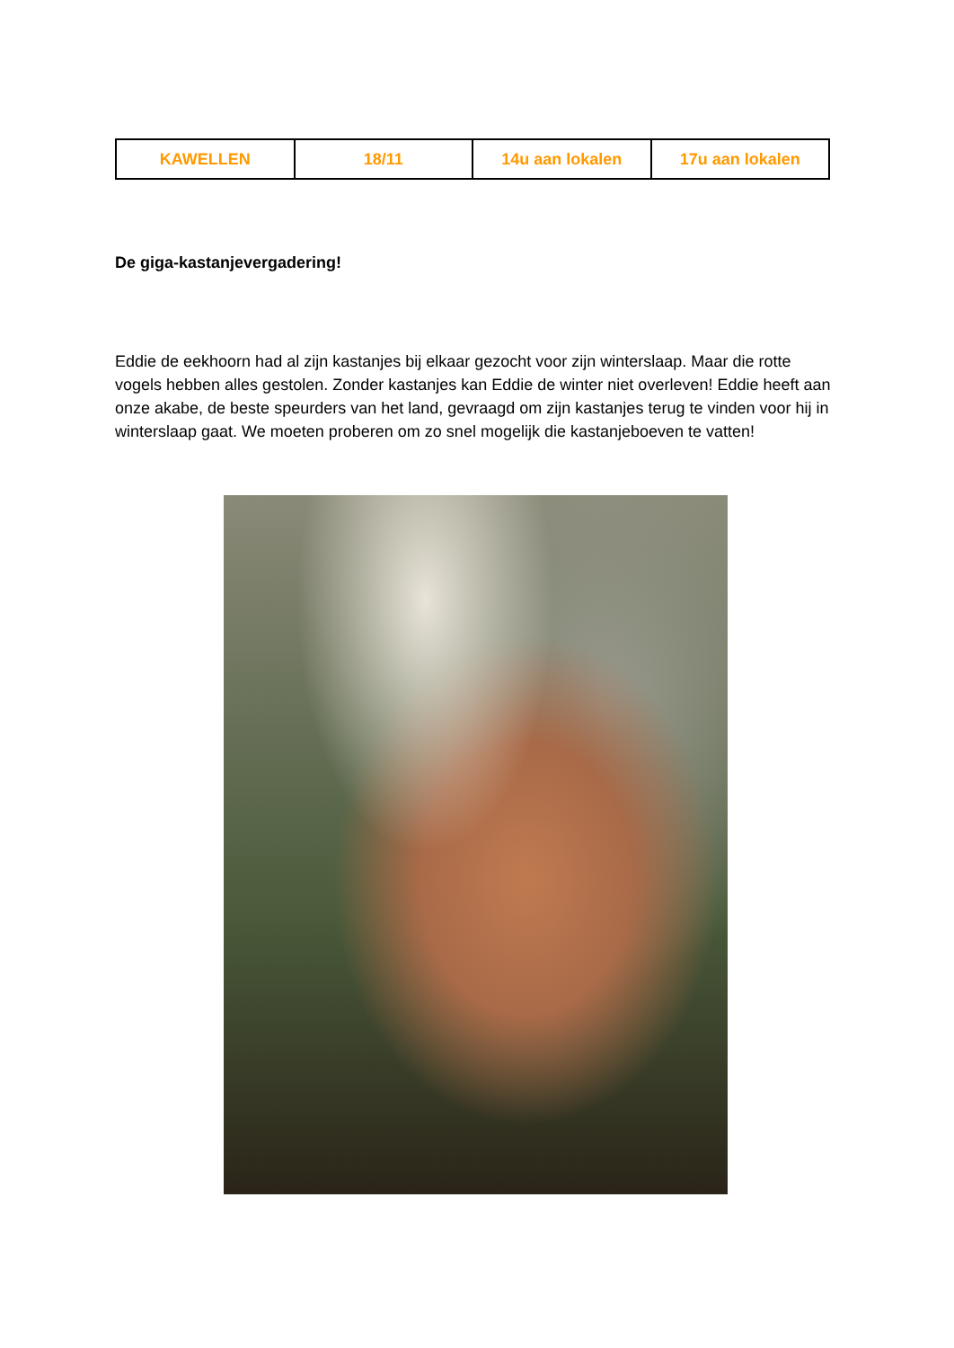| KAWELLEN | 18/11 | 14u aan lokalen | 17u aan lokalen |
De giga-kastanjevergadering!
Eddie de eekhoorn had al zijn kastanjes bij elkaar gezocht voor zijn winterslaap. Maar die rotte vogels hebben alles gestolen. Zonder kastanjes kan Eddie de winter niet overleven! Eddie heeft aan onze akabe, de beste speurders van het land, gevraagd om zijn kastanjes terug te vinden voor hij in winterslaap gaat. We moeten proberen om zo snel mogelijk die kastanjeboeven te vatten!